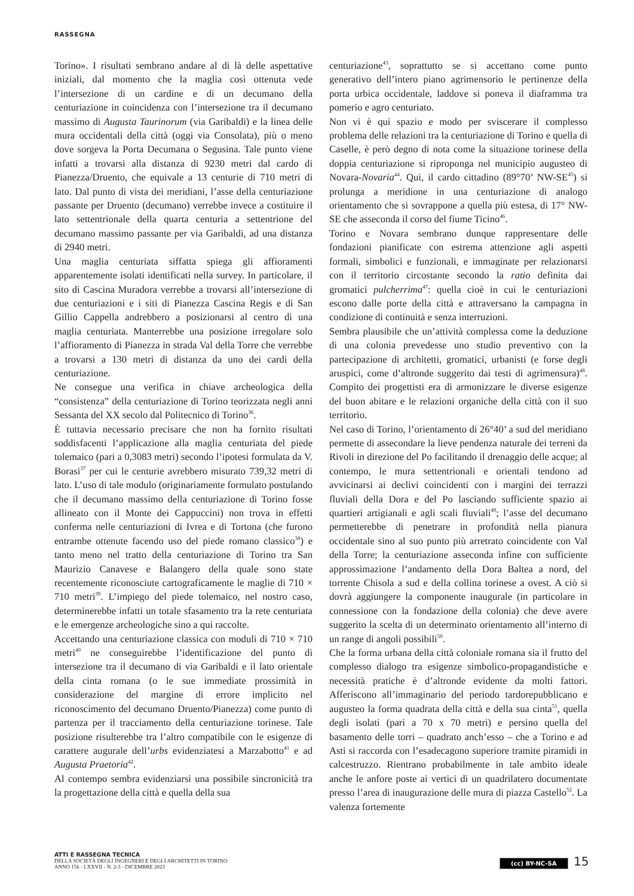RASSEGNA
Torino». I risultati sembrano andare al di là delle aspettative iniziali, dal momento che la maglia così ottenuta vede l’intersezione di un cardine e di un decumano della centuriazione in coincidenza con l’intersezione tra il decumano massimo di Augusta Taurinorum (via Garibaldi) e la linea delle mura occidentali della città (oggi via Consolata), più o meno dove sorgeva la Porta Decumana o Segusina. Tale punto viene infatti a trovarsi alla distanza di 9230 metri dal cardo di Pianezza/Druento, che equivale a 13 centurie di 710 metri di lato. Dal punto di vista dei meridiani, l’asse della centuriazione passante per Druento (decumano) verrebbe invece a costituire il lato settentrionale della quarta centuria a settentrione del decumano massimo passante per via Garibaldi, ad una distanza di 2940 metri.
Una maglia centuriata siffatta spiega gli affioramenti apparentemente isolati identificati nella survey. In particolare, il sito di Cascina Muradora verrebbe a trovarsi all’intersezione di due centuriazioni e i siti di Pianezza Cascina Regis e di San Gillio Cappella andrebbero a posizionarsi al centro di una maglia centuriata. Manterrebbe una posizione irregolare solo l’affioramento di Pianezza in strada Val della Torre che verrebbe a trovarsi a 130 metri di distanza da uno dei cardi della centuriazione.
Ne consegue una verifica in chiave archeologica della “consistenza” della centuriazione di Torino teorizzata negli anni Sessanta del XX secolo dal Politecnico di Torino<sup>36</sup>.
È tuttavia necessario precisare che non ha fornito risultati soddisfacenti l’applicazione alla maglia centuriata del piede tolemaico (pari a 0,3083 metri) secondo l’ipotesi formulata da V. Borasi<sup>37</sup> per cui le centurie avrebbero misurato 739,32 metri di lato. L’uso di tale modulo (originariamente formulato postulando che il decumano massimo della centuriazione di Torino fosse allineato con il Monte dei Cappuccini) non trova in effetti conferma nelle centuriazioni di Ivrea e di Tortona (che furono entrambe ottenute facendo uso del piede romano classico<sup>38</sup>) e tanto meno nel tratto della centuriazione di Torino tra San Maurizio Canavese e Balangero della quale sono state recentemente riconosciute cartograficamente le maglie di 710 × 710 metri<sup>39</sup>. L’impiego del piede tolemaico, nel nostro caso, determinerebbe infatti un totale sfasamento tra la rete centuriata e le emergenze archeologiche sino a qui raccolte.
Accettando una centuriazione classica con moduli di 710 × 710 metri<sup>40</sup> ne conseguirebbe l’identificazione del punto di intersezione tra il decumano di via Garibaldi e il lato orientale della cinta romana (o le sue immediate prossimità in considerazione del margine di errore implicito nel riconoscimento del decumano Druento/Pianezza) come punto di partenza per il tracciamento della centuriazione torinese. Tale posizione risulterebbe tra l’altro compatibile con le esigenze di carattere augurale dell’urbs evidenziatesi a Marzabotto<sup>41</sup> e ad Augusta Praetoria<sup>42</sup>.
Al contempo sembra evidenziarsi una possibile sincronicità tra la progettazione della città e quella della sua
centuriazione<sup>43</sup>, soprattutto se si accettano come punto generativo dell’intero piano agrimensorio le pertinenze della porta urbica occidentale, laddove si poneva il diaframma tra pomerio e agro centuriato.
Non vi è qui spazio e modo per sviscerare il complesso problema delle relazioni tra la centuriazione di Torino e quella di Caselle, è però degno di nota come la situazione torinese della doppia centuriazione si riproponga nel municipio augusteo di Novara-Novaria<sup>44</sup>. Qui, il cardo cittadino (89°70’ NW-SE<sup>45</sup>) si prolunga a meridione in una centuriazione di analogo orientamento che si sovrappone a quella più estesa, di 17° NW-SE che asseconda il corso del fiume Ticino<sup>46</sup>.
Torino e Novara sembrano dunque rappresentare delle fondazioni pianificate con estrema attenzione agli aspetti formali, simbolici e funzionali, e immaginate per relazionarsi con il territorio circostante secondo la ratio definita dai gromatici pulcherrima<sup>47</sup>: quella cioè in cui le centuriazioni escono dalle porte della città e attraversano la campagna in condizione di continuità e senza interruzioni.
Sembra plausibile che un’attività complessa come la deduzione di una colonia prevedesse uno studio preventivo con la partecipazione di architetti, gromatici, urbanisti (e forse degli aruspici, come d’altronde suggerito dai testi di agrimensura)<sup>48</sup>. Compito dei progettisti era di armonizzare le diverse esigenze del buon abitare e le relazioni organiche della città con il suo territorio.
Nel caso di Torino, l’orientamento di 26°40’ a sud del meridiano permette di assecondare la lieve pendenza naturale dei terreni da Rivoli in direzione del Po facilitando il drenaggio delle acque; al contempo, le mura settentrionali e orientali tendono ad avvicinarsi ai declivi coincidenti con i margini dei terrazzi fluviali della Dora e del Po lasciando sufficiente spazio ai quartieri artigianali e agli scali fluviali<sup>49</sup>; l’asse del decumano permetterebbe di penetrare in profondità nella pianura occidentale sino al suo punto più arretrato coincidente con Val della Torre; la centuriazione asseconda infine con sufficiente approssimazione l’andamento della Dora Baltea a nord, del torrente Chisola a sud e della collina torinese a ovest. A ciò si dovrà aggiungere la componente inaugurale (in particolare in connessione con la fondazione della colonia) che deve avere suggerito la scelta di un determinato orientamento all’interno di un range di angoli possibili<sup>50</sup>.
Che la forma urbana della città coloniale romana sia il frutto del complesso dialogo tra esigenze simbolico-propagandistiche e necessità pratiche è d’altronde evidente da molti fattori. Afferiscono all’immaginario del periodo tardorepubblicano e augusteo la forma quadrata della città e della sua cinta<sup>51</sup>, quella degli isolati (pari a 70 x 70 metri) e persino quella del basamento delle torri – quadrato anch’esso – che a Torino e ad Asti si raccorda con l’esadecagono superiore tramite piramidi in calcestruzzo. Rientrano probabilmente in tale ambito ideale anche le anfore poste ai vertici di un quadrilatero documentate presso l’area di inaugurazione delle mura di piazza Castello<sup>52</sup>. La valenza fortemente
ATTI E RASSEGNA TECNICA
DELLA SOCIETÀ DEGLI INGEGNERI E DEGLI ARCHITETTI IN TORINO
ANNO 156 - LXXVII - N. 2-3 - DICEMBRE 2023
(cc) BY-NC-SA 15